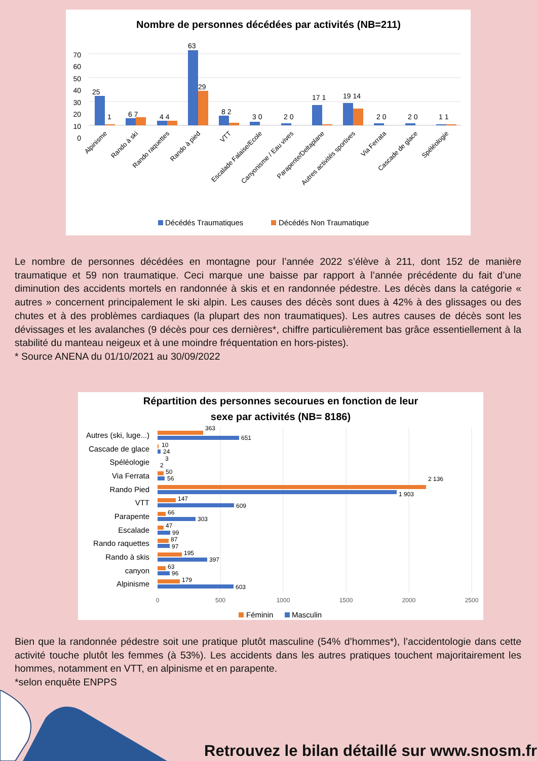Nombre de personnes décédées par activités (NB=211)
70
60
50
40
30
20
10
0
25
1
6 7
4 4
63
29
8 2
3 0
2 0
17 1
19 14
2 0
2 0
1 1
Alpinisme
Rando à ski
Rando raquettes
Rando à pied
VTT
Escalade Falaise/Ecole
Canyonisme / Eau vives
Parapente/Deltaplane
Autres activités sportives
Via Ferrata
Cascade de glace
Spéléologie
Décédés Traumatiques
Décédés Non Traumatique
Le nombre de personnes décédées en montagne pour l’année 2022 s’élève à 211, dont 152 de manière traumatique et 59 non traumatique. Ceci marque une baisse par rapport à l’année précédente du fait d’une diminution des accidents mortels en randonnée à skis et en randonnée pédestre. Les décès dans la catégorie « autres » concernent principalement le ski alpin. Les causes des décès sont dues à 42% à des glissages ou des chutes et à des problèmes cardiaques (la plupart des non traumatiques). Les autres causes de décès sont les dévissages et les avalanches (9 décès pour ces dernières*, chiffre particulièrement bas grâce essentiellement à la stabilité du manteau neigeux et à une moindre fréquentation en hors-pistes).
* Source ANENA du 01/10/2021 au 30/09/2022
Répartition des personnes secourues en fonction de leur
sexe par activités (NB= 8186)
0
500
1000
1500
2000
2500
Autres (ski, luge...)
Cascade de glace
Spéléologie
Via Ferrata
Rando Pied
VTT
Parapente
Escalade
Rando raquettes
Rando à skis
canyon
Alpinisme
363
651
10
24
3
2
50
56
2 136
1 903
147
609
66
303
47
99
87
97
195
397
63
96
179
603
Féminin
Masculin
Bien que la randonnée pédestre soit une pratique plutôt masculine (54% d’hommes*), l’accidentologie dans cette activité touche plutôt les femmes (à 53%). Les accidents dans les autres pratiques touchent majoritairement les hommes, notamment en VTT, en alpinisme et en parapente.
*selon enquête ENPPS
Retrouvez le bilan détaillé sur www.snosm.fr